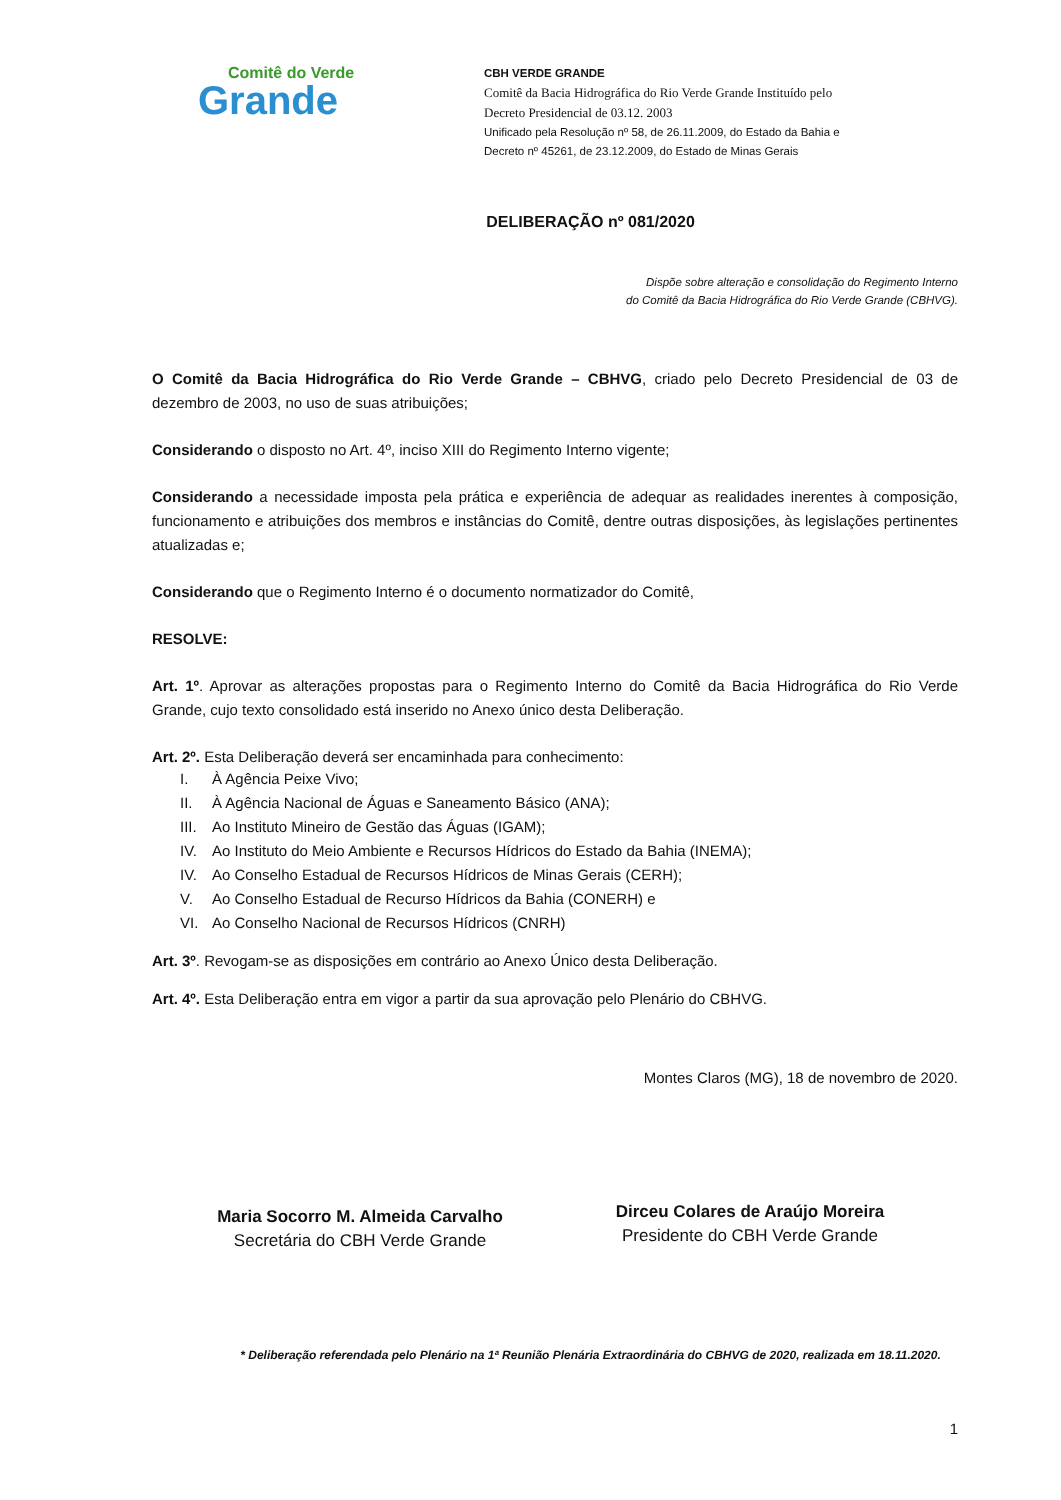Comitê do Verde
Grande
CBH VERDE GRANDE
Comitê da Bacia Hidrográfica do Rio Verde Grande Instituído pelo
Decreto Presidencial de 03.12. 2003
Unificado pela Resolução nº 58, de 26.11.2009, do Estado da Bahia e
Decreto nº 45261, de 23.12.2009, do Estado de Minas Gerais
DELIBERAÇÃO nº 081/2020
Dispõe sobre alteração e consolidação do Regimento Interno
do Comitê da Bacia Hidrográfica do Rio Verde Grande (CBHVG).
O Comitê da Bacia Hidrográfica do Rio Verde Grande – CBHVG, criado pelo Decreto Presidencial de 03 de dezembro de 2003, no uso de suas atribuições;
Considerando o disposto no Art. 4º, inciso XIII do Regimento Interno vigente;
Considerando a necessidade imposta pela prática e experiência de adequar as realidades inerentes à composição, funcionamento e atribuições dos membros e instâncias do Comitê, dentre outras disposições, às legislações pertinentes atualizadas e;
Considerando que o Regimento Interno é o documento normatizador do Comitê,
RESOLVE:
Art. 1º. Aprovar as alterações propostas para o Regimento Interno do Comitê da Bacia Hidrográfica do Rio Verde Grande, cujo texto consolidado está inserido no Anexo único desta Deliberação.
Art. 2º. Esta Deliberação deverá ser encaminhada para conhecimento:
I. À Agência Peixe Vivo;
II. À Agência Nacional de Águas e Saneamento Básico (ANA);
III. Ao Instituto Mineiro de Gestão das Águas (IGAM);
IV. Ao Instituto do Meio Ambiente e Recursos Hídricos do Estado da Bahia (INEMA);
IV. Ao Conselho Estadual de Recursos Hídricos de Minas Gerais (CERH);
V. Ao Conselho Estadual de Recurso Hídricos da Bahia (CONERH) e
VI. Ao Conselho Nacional de Recursos Hídricos (CNRH)
Art. 3º. Revogam-se as disposições em contrário ao Anexo Único desta Deliberação.
Art. 4º. Esta Deliberação entra em vigor a partir da sua aprovação pelo Plenário do CBHVG.
Montes Claros (MG), 18 de novembro de 2020.
Maria Socorro M. Almeida Carvalho
Secretária do CBH Verde Grande
Dirceu Colares de Araújo Moreira
Presidente do CBH Verde Grande
* Deliberação referendada pelo Plenário na 1ª Reunião Plenária Extraordinária do CBHVG de 2020, realizada em 18.11.2020.
1